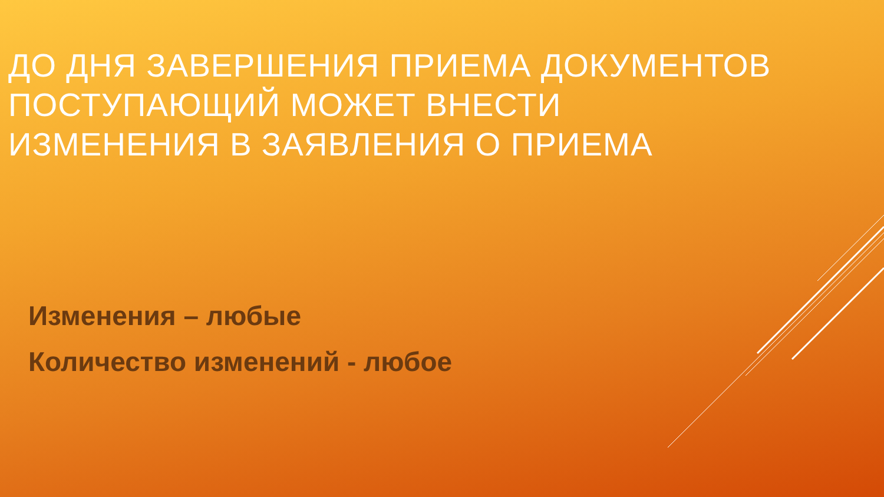ДО ДНЯ ЗАВЕРШЕНИЯ ПРИЕМА ДОКУМЕНТОВ ПОСТУПАЮЩИЙ МОЖЕТ ВНЕСТИ
ИЗМЕНЕНИЯ В ЗАЯВЛЕНИЯ О ПРИЕМА
Изменения – любые
Количество изменений - любое